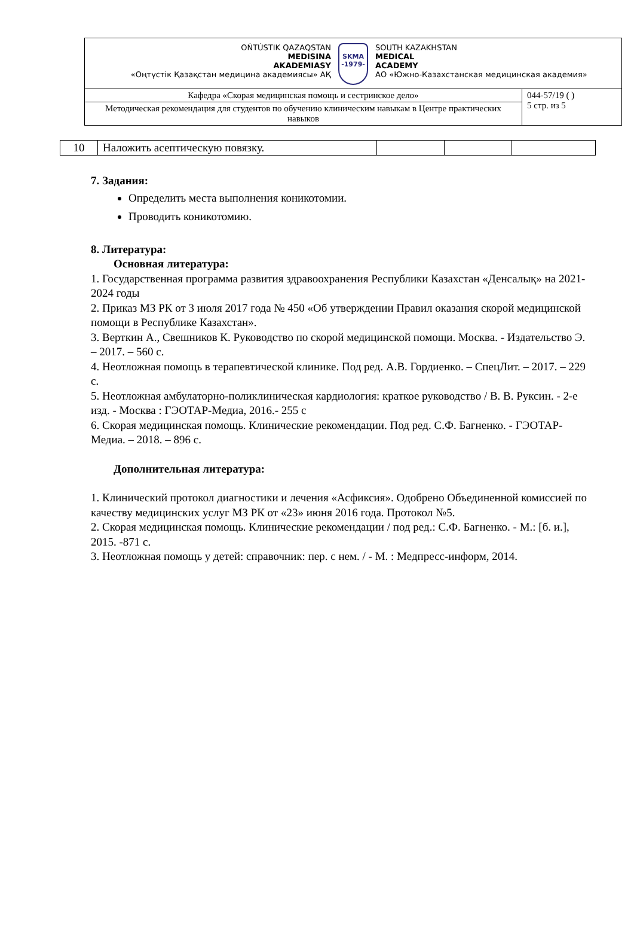| OŃTÚSTIK QAZAQSTAN MEDISINA AKADEMIASY «Оңтүстік Қазақстан медицина академиясы» АҚ SKMA -1979- SOUTH KAZAKHSTAN MEDICAL ACADEMY АО «Южно-Казахстанская медицинская академия» | |
| Кафедра «Скорая медицинская помощь и сестринское дело» | 044-57/19 ( ) 5 стр. из 5 |
| Методическая рекомендация для студентов по обучению клиническим навыкам в Центре практических навыков | |
| 10 | Наложить асептическую повязку. | | | |
7. Задания:
Определить места выполнения коникотомии.
Проводить коникотомию.
8. Литература:
Основная литература:
1. Государственная программа развития здравоохранения Республики Казахстан «Денсалық» на 2021-2024 годы
2. Приказ МЗ РК от 3 июля 2017 года № 450 «Об утверждении Правил оказания скорой медицинской помощи в Республике Казахстан».
3. Верткин А., Свешников К. Руководство по скорой медицинской помощи. Москва. - Издательство Э. – 2017. – 560 с.
4. Неотложная помощь в терапевтической клинике. Под ред. А.В. Гордиенко. – СпецЛит. – 2017. – 229 с.
5. Неотложная амбулаторно-поликлиническая кардиология: краткое руководство / В. В. Руксин. - 2-е изд. - Москва : ГЭОТАР-Медиа, 2016.- 255 с
6. Скорая медицинская помощь. Клинические рекомендации. Под ред. С.Ф. Багненко. - ГЭОТАР-Медиа. – 2018. – 896 с.
Дополнительная литература:
1. Клинический протокол диагностики и лечения «Асфиксия». Одобрено Объединенной комиссией по качеству медицинских услуг МЗ РК от «23» июня 2016 года. Протокол №5.
2. Скорая медицинская помощь. Клинические рекомендации / под ред.: С.Ф. Багненко. - М.: [б. и.], 2015. -871 с.
3. Неотложная помощь у детей: справочник: пер. с нем. / - М. : Медпресс-информ, 2014.